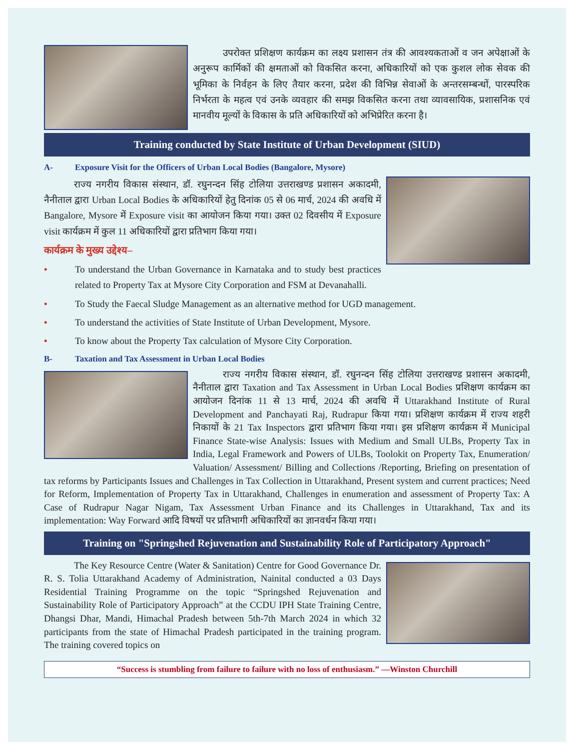उपरोक्त प्रशिक्षण कार्यक्रम का लक्ष्य प्रशासन तंत्र की आवश्यकताओं व जन अपेक्षाओं के अनुरूप कार्मिकों की क्षमताओं को विकसित करना, अधिकारियों को एक कुशल लोक सेवक की भूमिका के निर्वहन के लिए तैयार करना, प्रदेश की विभिन्न सेवाओं के अन्तरसम्बन्धों, पारस्परिक निर्भरता के महत्व एवं उनके व्यवहार की समझ विकसित करना तथा व्यावसायिक, प्रशासनिक एवं मानवीय मूल्यों के विकास के प्रति अधिकारियों को अभिप्रेरित करना है।
Training conducted by State Institute of Urban Development (SIUD)
A- Exposure Visit for the Officers of Urban Local Bodies (Bangalore, Mysore)
राज्य नगरीय विकास संस्थान, डॉ. रघुनन्दन सिंह टोलिया उत्तराखण्ड प्रशासन अकादमी, नैनीताल द्वारा Urban Local Bodies के अधिकारियों हेतु दिनांक 05 से 06 मार्च, 2024 की अवधि में Bangalore, Mysore में Exposure visit का आयोजन किया गया। उक्त 02 दिवसीय में Exposure visit कार्यक्रम में कुल 11 अधिकारियों द्वारा प्रतिभाग किया गया।
कार्यक्रम के मुख्य उद्देश्य–
• To understand the Urban Governance in Karnataka and to study best practices related to Property Tax at Mysore City Corporation and FSM at Devanahalli.
• To Study the Faecal Sludge Management as an alternative method for UGD management.
• To understand the activities of State Institute of Urban Development, Mysore.
• To know about the Property Tax calculation of Mysore City Corporation.
B- Taxation and Tax Assessment in Urban Local Bodies
राज्य नगरीय विकास संस्थान, डॉ. रघुनन्दन सिंह टोलिया उत्तराखण्ड प्रशासन अकादमी, नैनीताल द्वारा Taxation and Tax Assessment in Urban Local Bodies प्रशिक्षण कार्यक्रम का आयोजन दिनांक 11 से 13 मार्च, 2024 की अवधि में Uttarakhand Institute of Rural Development and Panchayati Raj, Rudrapur किया गया। प्रशिक्षण कार्यक्रम में राज्य शहरी निकायों के 21 Tax Inspectors द्वारा प्रतिभाग किया गया। इस प्रशिक्षण कार्यक्रम में Municipal Finance State-wise Analysis: Issues with Medium and Small ULBs, Property Tax in India, Legal Framework and Powers of ULBs, Toolokit on Property Tax, Enumeration/ Valuation/ Assessment/ Billing and Collections /Reporting, Briefing on presentation of tax reforms by Participants Issues and Challenges in Tax Collection in Uttarakhand, Present system and current practices; Need for Reform, Implementation of Property Tax in Uttarakhand, Challenges in enumeration and assessment of Property Tax: A Case of Rudrapur Nagar Nigam, Tax Assessment Urban Finance and its Challenges in Uttarakhand, Tax and its implementation: Way Forward आदि विषयों पर प्रतिभागी अधिकारियों का ज्ञानवर्धन किया गया।
Training on "Springshed Rejuvenation and Sustainability Role of Participatory Approach"
The Key Resource Centre (Water & Sanitation) Centre for Good Governance Dr. R. S. Tolia Uttarakhand Academy of Administration, Nainital conducted a 03 Days Residential Training Programme on the topic “Springshed Rejuvenation and Sustainability Role of Participatory Approach” at the CCDU IPH State Training Centre, Dhangsi Dhar, Mandi, Himachal Pradesh between 5th-7th March 2024 in which 32 participants from the state of Himachal Pradesh participated in the training program. The training covered topics on
“Success is stumbling from failure to failure with no loss of enthusiasm.” —Winston Churchill